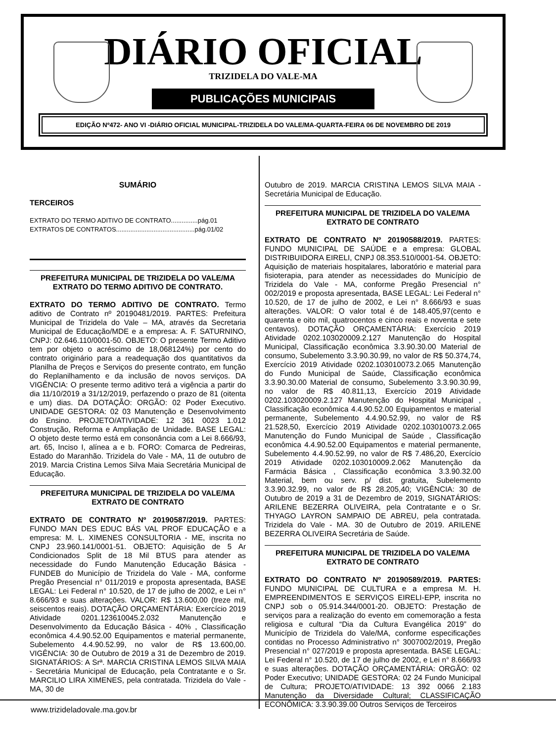DIÁRIO OFICIAL
TRIZIDELA DO VALE-MA
PUBLICAÇÕES MUNICIPAIS
EDIÇÃO Nº472- ANO VI -DIÁRIO OFICIAL MUNICIPAL-TRIZIDELA DO VALE/MA-QUARTA-FEIRA 06 DE NOVEMBRO DE 2019
SUMÁRIO
TERCEIROS
EXTRATO DO TERMO ADITIVO DE CONTRATO...............pág.01
EXTRATOS DE CONTRATOS............................................pág.01/02
PREFEITURA MUNICIPAL DE TRIZIDELA DO VALE/MA
EXTRATO DO TERMO ADITIVO DE CONTRATO.
EXTRATO DO TERMO ADITIVO DE CONTRATO. Termo aditivo de Contrato nº 20190481/2019. PARTES: Prefeitura Municipal de Trizidela do Vale – MA, através da Secretaria Municipal de Educação/MDE e a empresa: A. F. SATURNINO, CNPJ: 02.646.110/0001-50. OBJETO: O presente Termo Aditivo tem por objeto o acréscimo de 18,068124%) por cento do contrato originário para a readequação dos quantitativos da Planilha de Preços e Serviços do presente contrato, em função do Replanilhamento e da inclusão de novos serviços. DA VIGÊNCIA: O presente termo aditivo terá a vigência a partir do dia 11/10/2019 a 31/12/2019, perfazendo o prazo de 81 (oitenta e um) dias. DA DOTAÇÃO: ORGÃO: 02 Poder Executivo. UNIDADE GESTORA: 02 03 Manutenção e Desenvolvimento do Ensino. PROJETO/ATIVIDADE: 12 361 0023 1.012 Construção, Reforma e Ampliação de Unidade. BASE LEGAL: O objeto deste termo está em consonância com a Lei 8.666/93, art. 65, Inciso I, alínea a e b. FORO: Comarca de Pedreiras, Estado do Maranhão. Trizidela do Vale - MA, 11 de outubro de 2019. Marcia Cristina Lemos Silva Maia Secretária Municipal de Educação.
PREFEITURA MUNICIPAL DE TRIZIDELA DO VALE/MA
EXTRATO DE CONTRATO
EXTRATO DE CONTRATO Nº 20190587/2019. PARTES: FUNDO MAN DES EDUC BÁS VAL PROF EDUCAÇÃO e a empresa: M. L. XIMENES CONSULTORIA - ME, inscrita no CNPJ 23.960.141/0001-51. OBJETO: Aquisição de 5 Ar Condicionados Split de 18 Mil BTUS para atender as necessidade do Fundo Manutenção Educação Básica - FUNDEB do Município de Trizidela do Vale - MA, conforme Pregão Presencial n° 011/2019 e proposta apresentada, BASE LEGAL: Lei Federal n° 10.520, de 17 de julho de 2002, e Lei n° 8.666/93 e suas alterações. VALOR: R$ 13.600,00 (treze mil, seiscentos reais). DOTAÇÃO ORÇAMENTÁRIA: Exercício 2019 Atividade 0201.123610045.2.032 Manutenção e Desenvolvimento da Educação Básica - 40% , Classificação econômica 4.4.90.52.00 Equipamentos e material permanente, Subelemento 4.4.90.52.99, no valor de R$ 13.600,00. VIGÊNCIA: 30 de Outubro de 2019 a 31 de Dezembro de 2019. SIGNATÁRIOS: A Srª. MARCIA CRISTINA LEMOS SILVA MAIA - Secretária Municipal de Educação, pela Contratante e o Sr. MARCILIO LIRA XIMENES, pela contratada. Trizidela do Vale - MA, 30 de
Outubro de 2019. MARCIA CRISTINA LEMOS SILVA MAIA - Secretária Municipal de Educação.
PREFEITURA MUNICIPAL DE TRIZIDELA DO VALE/MA
EXTRATO DE CONTRATO
EXTRATO DE CONTRATO Nº 20190588/2019. PARTES: FUNDO MUNICIPAL DE SAÚDE e a empresa: GLOBAL DISTRIBUIDORA EIRELI, CNPJ 08.353.510/0001-54. OBJETO: Aquisição de materiais hospitalares, laboratório e material para fisioterapia, para atender as necessidades do Município de Trizidela do Vale - MA, conforme Pregão Presencial n° 002/2019 e proposta apresentada, BASE LEGAL: Lei Federal n° 10.520, de 17 de julho de 2002, e Lei n° 8.666/93 e suas alterações. VALOR: O valor total é de 148.405,97(cento e quarenta e oito mil, quatrocentos e cinco reais e noventa e sete centavos). DOTAÇÃO ORÇAMENTÁRIA: Exercício 2019 Atividade 0202.103020009.2.127 Manutenção do Hospital Municipal, Classificação econômica 3.3.90.30.00 Material de consumo, Subelemento 3.3.90.30.99, no valor de R$ 50.374,74, Exercício 2019 Atividade 0202.103010073.2.065 Manutenção do Fundo Municipal de Saúde, Classificação econômica 3.3.90.30.00 Material de consumo, Subelemento 3.3.90.30.99, no valor de R$ 40.811,13, Exercício 2019 Atividade 0202.103020009.2.127 Manutenção do Hospital Municipal , Classificação econômica 4.4.90.52.00 Equipamentos e material permanente, Subelemento 4.4.90.52.99, no valor de R$ 21.528,50, Exercício 2019 Atividade 0202.103010073.2.065 Manutenção do Fundo Municipal de Saúde , Classificação econômica 4.4.90.52.00 Equipamentos e material permanente, Subelemento 4.4.90.52.99, no valor de R$ 7.486,20, Exercício 2019 Atividade 0202.103010009.2.062 Manutenção da Farmácia Básica , Classificação econômica 3.3.90.32.00 Material, bem ou serv. p/ dist. gratuita, Subelemento 3.3.90.32.99, no valor de R$ 28.205,40; VIGÊNCIA: 30 de Outubro de 2019 a 31 de Dezembro de 2019, SIGNATÁRIOS: ARILENE BEZERRA OLIVEIRA, pela Contratante e o Sr. THYAGO LAYRON SAMPAIO DE ABREU, pela contratada. Trizidela do Vale - MA. 30 de Outubro de 2019. ARILENE BEZERRA OLIVEIRA Secretária de Saúde.
PREFEITURA MUNICIPAL DE TRIZIDELA DO VALE/MA
EXTRATO DE CONTRATO
EXTRATO DO CONTRATO Nº 20190589/2019. PARTES: FUNDO MUNICIPAL DE CULTURA e a empresa M. H. EMPREENDIMENTOS E SERVIÇOS EIRELI-EPP, inscrita no CNPJ sob o 05.914.344/0001-20. OBJETO: Prestação de serviços para a realização do evento em comemoração a festa religiosa e cultural “Dia da Cultura Evangélica 2019” do Município de Trizidela do Vale/MA, conforme especificações contidas no Processo Administrativo n° 3007002/2019, Pregão Presencial n° 027/2019 e proposta apresentada. BASE LEGAL: Lei Federal n° 10.520, de 17 de julho de 2002, e Lei n° 8.666/93 e suas alterações. DOTAÇÃO ORÇAMENTÁRIA: ORGÃO: 02 Poder Executivo; UNIDADE GESTORA: 02 24 Fundo Municipal de Cultura; PROJETO/ATIVIDADE: 13 392 0066 2.183 Manutenção da Diversidade Cultural; CLASSIFICAÇÃO ECONÔMICA: 3.3.90.39.00 Outros Serviços de Terceiros
www.trizideladovale.ma.gov.br